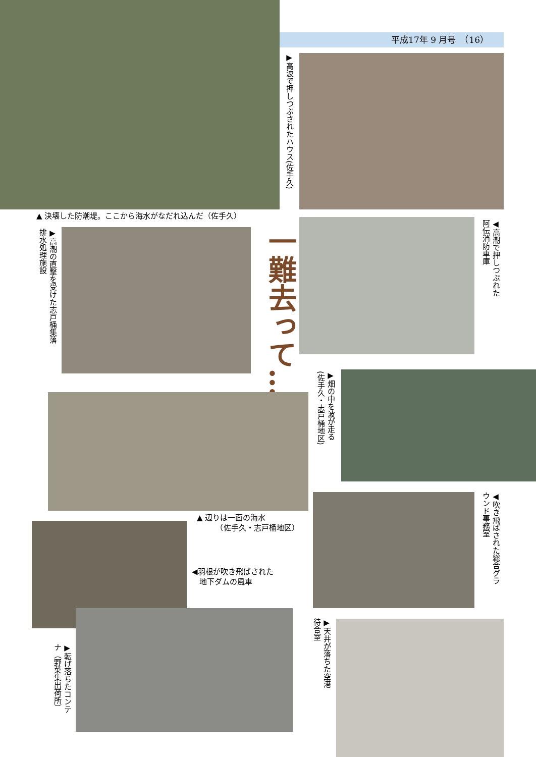平成17年 9 月号　（16）
▶高波で押しつぶされたハウス(佐手久)
▲ 決壊した防潮堤。ここから海水がなだれ込んだ（佐手久）
◀高潮で押しつぶれた
阿伝消防車庫
▶高潮の直撃を受けた志戸桶集落
排水処理施設
一難去って…
▶畑の中を波が走る
(佐手久・志戸桶地区)
◀吹き飛ばされた総合グラ
ウンド事務室
▲ 辺りは一面の海水
　　　（佐手久・志戸桶地区）
◀羽根が吹き飛ばされた
　地下ダムの風車
▶転げ落ちたコンテ
ナ（野菜集出荷所）
▶天井が落ちた空港
待合室